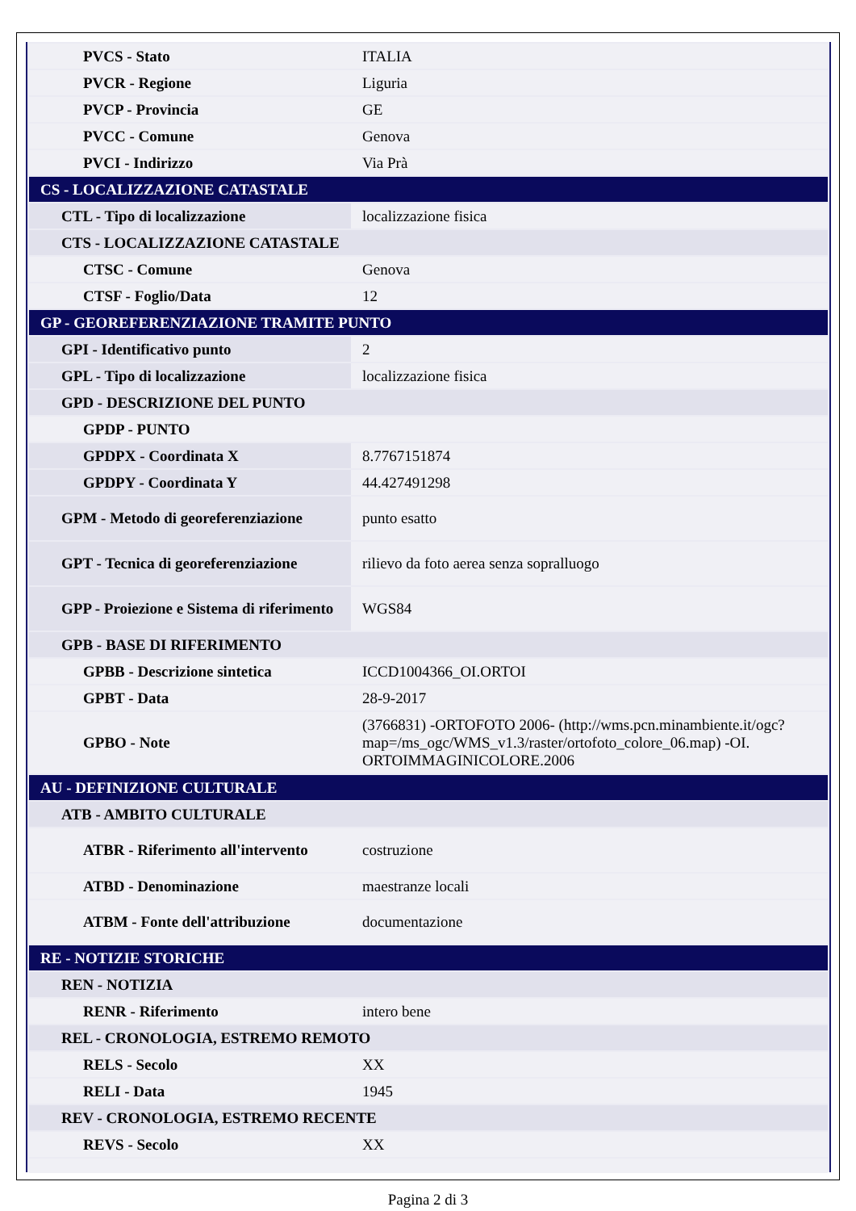| PVCS - Stato | ITALIA |
| PVCR - Regione | Liguria |
| PVCP - Provincia | GE |
| PVCC - Comune | Genova |
| PVCI - Indirizzo | Via Prà |
| CS - LOCALIZZAZIONE CATASTALE | |
| CTL - Tipo di localizzazione | localizzazione fisica |
| CTS - LOCALIZZAZIONE CATASTALE | |
| CTSC - Comune | Genova |
| CTSF - Foglio/Data | 12 |
| GP - GEOREFERENZIAZIONE TRAMITE PUNTO | |
| GPI - Identificativo punto | 2 |
| GPL - Tipo di localizzazione | localizzazione fisica |
| GPD - DESCRIZIONE DEL PUNTO | |
| GPDP - PUNTO | |
| GPDPX - Coordinata X | 8.7767151874 |
| GPDPY - Coordinata Y | 44.427491298 |
| GPM - Metodo di georeferenziazione | punto esatto |
| GPT - Tecnica di georeferenziazione | rilievo da foto aerea senza sopralluogo |
| GPP - Proiezione e Sistema di riferimento | WGS84 |
| GPB - BASE DI RIFERIMENTO | |
| GPBB - Descrizione sintetica | ICCD1004366_OI.ORTOI |
| GPBT - Data | 28-9-2017 |
| GPBO - Note | (3766831) -ORTOFOTO 2006- (http://wms.pcn.minambiente.it/ogc?map=/ms_ogc/WMS_v1.3/raster/ortofoto_colore_06.map) -OI. ORTOIMMAGINICOLORE.2006 |
| AU - DEFINIZIONE CULTURALE | |
| ATB - AMBITO CULTURALE | |
| ATBR - Riferimento all'intervento | costruzione |
| ATBD - Denominazione | maestranze locali |
| ATBM - Fonte dell'attribuzione | documentazione |
| RE - NOTIZIE STORICHE | |
| REN - NOTIZIA | |
| RENR - Riferimento | intero bene |
| REL - CRONOLOGIA, ESTREMO REMOTO | |
| RELS - Secolo | XX |
| RELI - Data | 1945 |
| REV - CRONOLOGIA, ESTREMO RECENTE | |
| REVS - Secolo | XX |
Pagina 2 di 3